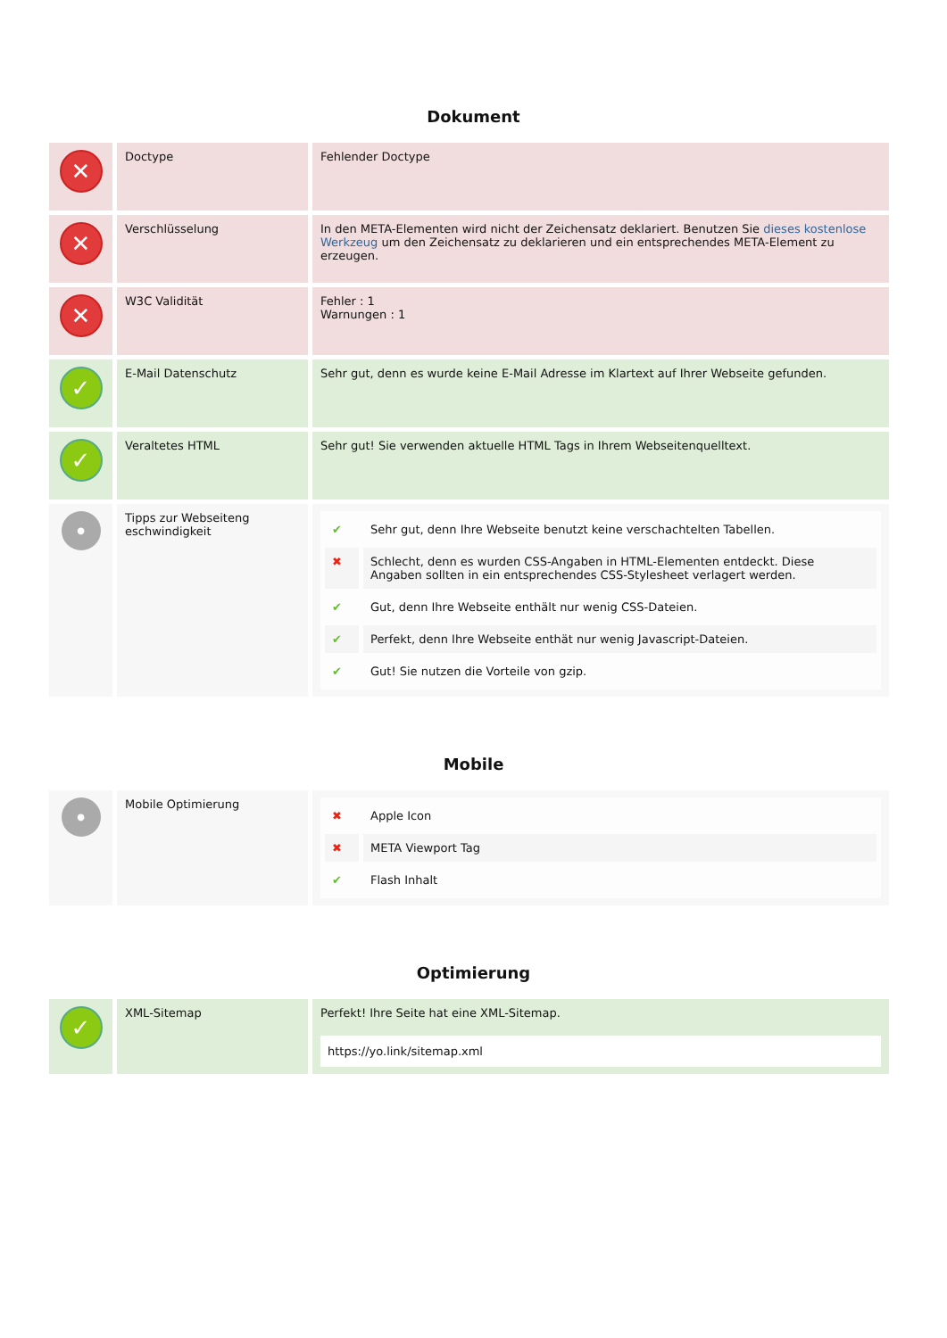Dokument
| ✕ | Doctype | Fehlender Doctype |
| ✕ | Verschlüsselung | In den META-Elementen wird nicht der Zeichensatz deklariert. Benutzen Sie dieses kostenlose Werkzeug um den Zeichensatz zu deklarieren und ein entsprechendes META-Element zu erzeugen. |
| ✕ | W3C Validität | Fehler : 1 Warnungen : 1 |
| ✓ | E-Mail Datenschutz | Sehr gut, denn es wurde keine E-Mail Adresse im Klartext auf Ihrer Webseite gefunden. |
| ✓ | Veraltetes HTML | Sehr gut! Sie verwenden aktuelle HTML Tags in Ihrem Webseitenquelltext. |
| ● | Tipps zur Webseiteng eschwindigkeit | / ✔ / Sehr gut, denn Ihre Webseite benutzt keine verschachtelten Tabellen. / / ✖ / Schlecht, denn es wurden CSS-Angaben in HTML-Elementen entdeckt. Diese Angaben sollten in ein entsprechendes CSS-Stylesheet verlagert werden. / / ✔ / Gut, denn Ihre Webseite enthält nur wenig CSS-Dateien. / / ✔ / Perfekt, denn Ihre Webseite enthät nur wenig Javascript-Dateien. / / ✔ / Gut! Sie nutzen die Vorteile von gzip. / |
Mobile
| ● | Mobile Optimierung | / ✖ / Apple Icon / / ✖ / META Viewport Tag / / ✔ / Flash Inhalt / |
Optimierung
| ✓ | XML-Sitemap | Perfekt! Ihre Seite hat eine XML-Sitemap. https://yo.link/sitemap.xml |